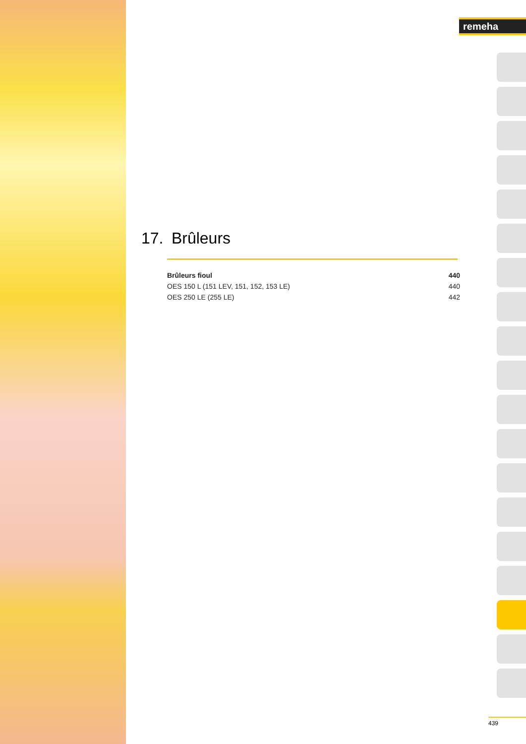remeha
17. Brûleurs
| Brûleurs fioul | 440 |
| OES 150 L (151 LEV, 151, 152, 153 LE) | 440 |
| OES 250 LE (255 LE) | 442 |
439